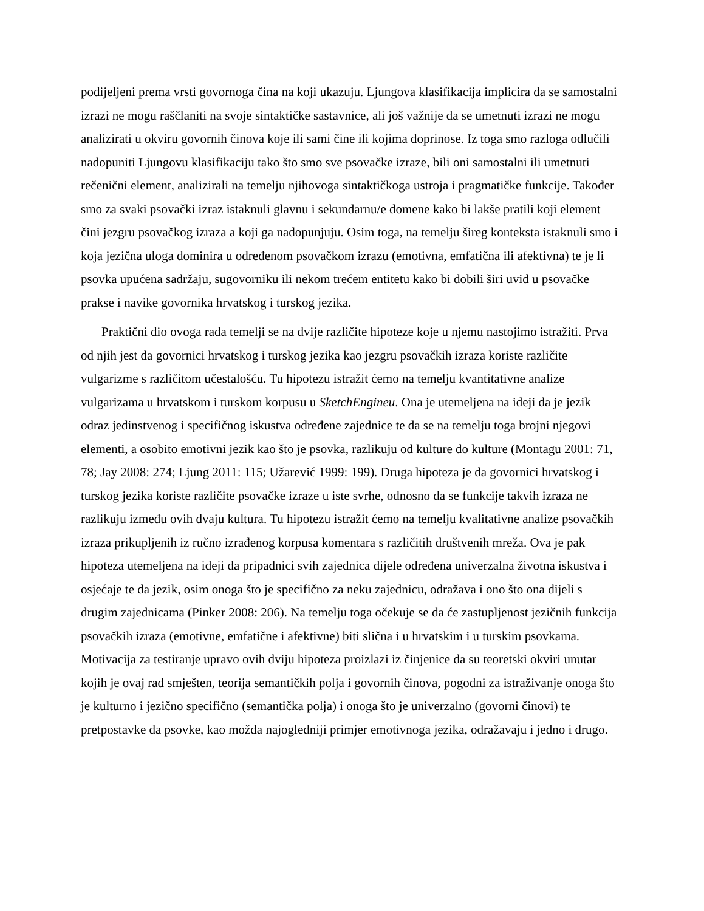podijeljeni prema vrsti govornoga čina na koji ukazuju. Ljungova klasifikacija implicira da se samostalni izrazi ne mogu raščlaniti na svoje sintaktičke sastavnice, ali još važnije da se umetnuti izrazi ne mogu analizirati u okviru govornih činova koje ili sami čine ili kojima doprinose. Iz toga smo razloga odlučili nadopuniti Ljungovu klasifikaciju tako što smo sve psovačke izraze, bili oni samostalni ili umetnuti rečenični element, analizirali na temelju njihovoga sintaktičkoga ustroja i pragmatičke funkcije. Također smo za svaki psovački izraz istaknuli glavnu i sekundarnu/e domene kako bi lakše pratili koji element čini jezgru psovačkog izraza a koji ga nadopunjuju. Osim toga, na temelju šireg konteksta istaknuli smo i koja jezična uloga dominira u određenom psovačkom izrazu (emotivna, emfatična ili afektivna) te je li psovka upućena sadržaju, sugovorniku ili nekom trećem entitetu kako bi dobili širi uvid u psovačke prakse i navike govornika hrvatskog i turskog jezika.
Praktični dio ovoga rada temelji se na dvije različite hipoteze koje u njemu nastojimo istražiti. Prva od njih jest da govornici hrvatskog i turskog jezika kao jezgru psovačkih izraza koriste različite vulgarizme s različitom učestalošću. Tu hipotezu istražit ćemo na temelju kvantitativne analize vulgarizama u hrvatskom i turskom korpusu u SketchEngineu. Ona je utemeljena na ideji da je jezik odraz jedinstvenog i specifičnog iskustva određene zajednice te da se na temelju toga brojni njegovi elementi, a osobito emotivni jezik kao što je psovka, razlikuju od kulture do kulture (Montagu 2001: 71, 78; Jay 2008: 274; Ljung 2011: 115; Užarević 1999: 199). Druga hipoteza je da govornici hrvatskog i turskog jezika koriste različite psovačke izraze u iste svrhe, odnosno da se funkcije takvih izraza ne razlikuju između ovih dvaju kultura. Tu hipotezu istražit ćemo na temelju kvalitativne analize psovačkih izraza prikupljenih iz ručno izrađenog korpusa komentara s različitih društvenih mreža. Ova je pak hipoteza utemeljena na ideji da pripadnici svih zajednica dijele određena univerzalna životna iskustva i osjećaje te da jezik, osim onoga što je specifično za neku zajednicu, odražava i ono što ona dijeli s drugim zajednicama (Pinker 2008: 206). Na temelju toga očekuje se da će zastupljenost jezičnih funkcija psovačkih izraza (emotivne, emfatične i afektivne) biti slična i u hrvatskim i u turskim psovkama. Motivacija za testiranje upravo ovih dviju hipoteza proizlazi iz činjenice da su teoretski okviri unutar kojih je ovaj rad smješten, teorija semantičkih polja i govornih činova, pogodni za istraživanje onoga što je kulturno i jezično specifično (semantička polja) i onoga što je univerzalno (govorni činovi) te pretpostavke da psovke, kao možda najogledniji primjer emotivnoga jezika, odražavaju i jedno i drugo.